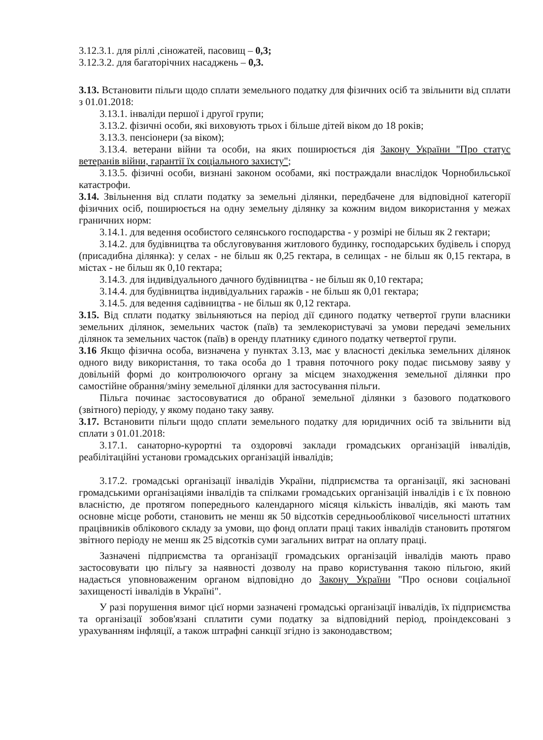3.12.3.1. для ріллі ,сіножатей, пасовищ – 0,3;
3.12.3.2. для багаторічних насаджень – 0,3.
3.13. Встановити пільги щодо сплати земельного податку для фізичних осіб та звільнити від сплати з 01.01.2018:
3.13.1. інваліди першої і другої групи;
3.13.2. фізичні особи, які виховують трьох і більше дітей віком до 18 років;
3.13.3. пенсіонери (за віком);
3.13.4. ветерани війни та особи, на яких поширюється дія Закону України "Про статус ветеранів війни, гарантії їх соціального захисту";
3.13.5. фізичні особи, визнані законом особами, які постраждали внаслідок Чорнобильської катастрофи.
3.14. Звільнення від сплати податку за земельні ділянки, передбачене для відповідної категорії фізичних осіб, поширюється на одну земельну ділянку за кожним видом використання у межах граничних норм:
3.14.1. для ведення особистого селянського господарства - у розмірі не більш як 2 гектари;
3.14.2. для будівництва та обслуговування житлового будинку, господарських будівель і споруд (присадибна ділянка): у селах - не більш як 0,25 гектара, в селищах - не більш як 0,15 гектара, в містах - не більш як 0,10 гектара;
3.14.3. для індивідуального дачного будівництва - не більш як 0,10 гектара;
3.14.4. для будівництва індивідуальних гаражів - не більш як 0,01 гектара;
3.14.5. для ведення садівництва - не більш як 0,12 гектара.
3.15. Від сплати податку звільняються на період дії єдиного податку четвертої групи власники земельних ділянок, земельних часток (паїв) та землекористувачі за умови передачі земельних ділянок та земельних часток (паїв) в оренду платнику єдиного податку четвертої групи.
3.16 Якщо фізична особа, визначена у пунктах 3.13, має у власності декілька земельних ділянок одного виду використання, то така особа до 1 травня поточного року подає письмову заяву у довільній формі до контролюючого органу за місцем знаходження земельної ділянки про самостійне обрання/зміну земельної ділянки для застосування пільги.
Пільга починає застосовуватися до обраної земельної ділянки з базового податкового (звітного) періоду, у якому подано таку заяву.
3.17. Встановити пільги щодо сплати земельного податку для юридичних осіб та звільнити від сплати з 01.01.2018:
3.17.1. санаторно-курортні та оздоровчі заклади громадських організацій інвалідів, реабілітаційні установи громадських організацій інвалідів;
3.17.2. громадські організації інвалідів України, підприємства та організації, які засновані громадськими організаціями інвалідів та спілками громадських організацій інвалідів і є їх повною власністю, де протягом попереднього календарного місяця кількість інвалідів, які мають там основне місце роботи, становить не менш як 50 відсотків середньооблікової чисельності штатних працівників облікового складу за умови, що фонд оплати праці таких інвалідів становить протягом звітного періоду не менш як 25 відсотків суми загальних витрат на оплату праці.
Зазначені підприємства та організації громадських організацій інвалідів мають право застосовувати цю пільгу за наявності дозволу на право користування такою пільгою, який надається уповноваженим органом відповідно до Закону України "Про основи соціальної захищеності інвалідів в Україні".
У разі порушення вимог цієї норми зазначені громадські організації інвалідів, їх підприємства та організації зобов'язані сплатити суми податку за відповідний період, проіндексовані з урахуванням інфляції, а також штрафні санкції згідно із законодавством;